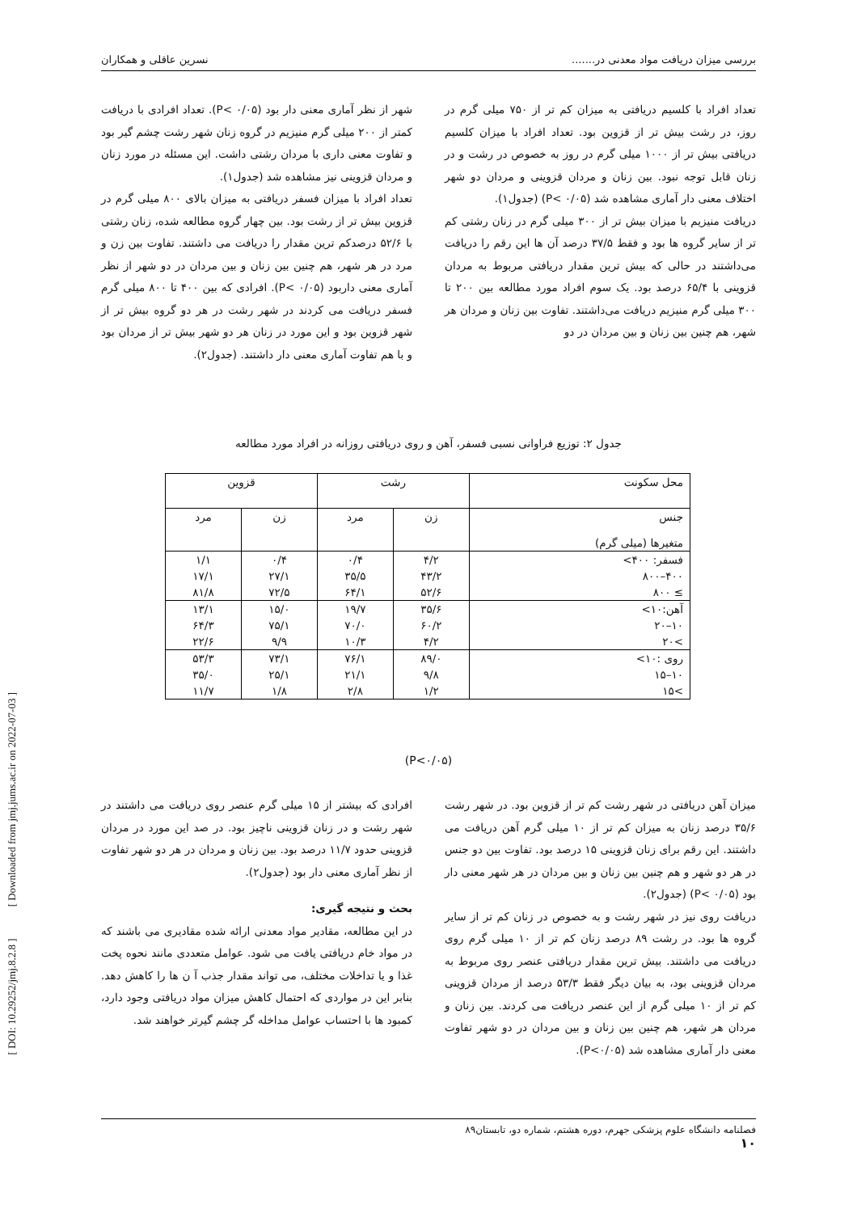بررسی میزان دریافت مواد معدنی در....... نسرین عاقلی و همکاران
تعداد افراد با کلسیم دریافتی به میزان کم تر از ۷۵۰ میلی گرم در روز، در رشت بیش تر از قزوین بود. تعداد افراد با میزان کلسیم دریافتی بیش تر از ۱۰۰۰ میلی گرم در روز به خصوص در رشت و در زنان قابل توجه نبود. بین زنان و مردان قزوینی و مردان دو شهر اختلاف معنی دار آماری مشاهده شد (P< ۰/۰۵) (جدول۱).
دریافت منیزیم با میزان بیش تر از ۳۰۰ میلی گرم در زنان رشتی کم تر از سایر گروه ها بود و فقط ۳۷/۵ درصد آن ها این رقم را دریافت می‌داشتند در حالی که بیش ترین مقدار دریافتی مربوط به مردان قزوینی با ۶۵/۴ درصد بود. یک سوم افراد مورد مطالعه بین ۲۰۰ تا ۳۰۰ میلی گرم منیزیم دریافت می‌داشتند. تفاوت بین زنان و مردان هر شهر، هم چنین بین زنان و بین مردان در دو
شهر از نظر آماری معنی دار بود (P< ۰/۰۵). تعداد افرادی با دریافت کمتر از ۲۰۰ میلی گرم منیزیم در گروه زنان شهر رشت چشم گیر بود و تفاوت معنی داری با مردان رشتی داشت. این مسئله در مورد زنان و مردان قزوینی نیز مشاهده شد (جدول۱).
تعداد افراد با میزان فسفر دریافتی به میزان بالای ۸۰۰ میلی گرم در قزوین بیش تر از رشت بود. بین چهار گروه مطالعه شده، زنان رشتی با ۵۲/۶ درصدکم ترین مقدار را دریافت می داشتند. تفاوت بین زن و مرد در هر شهر، هم چنین بین زنان و بین مردان در دو شهر از نظر آماری معنی داربود (P< ۰/۰۵). افرادی که بین ۴۰۰ تا ۸۰۰ میلی گرم فسفر دریافت می کردند در شهر رشت در هر دو گروه بیش تر از شهر قزوین بود و این مورد در زنان هر دو شهر بیش تر از مردان بود و با هم تفاوت آماری معنی دار داشتند. (جدول۲).
جدول ۲: توزیع فراوانی نسبی فسفر، آهن و روی دریافتی روزانه در افراد مورد مطالعه
| محل سکونت | رشت | | قزوین | |
| --- | --- | --- | --- | --- |
| جنس متغیرها (میلی گرم) | زن | مرد | زن | مرد |
| فسفر: ۴۰۰> | ۴/۲ | ۰/۴ | ۰/۴ | ۱/۱ |
| ۴۰۰–۸۰۰ | ۴۳/۲ | ۳۵/۵ | ۲۷/۱ | ۱۷/۱ |
| ≥ ۸۰۰ | ۵۲/۶ | ۶۴/۱ | ۷۲/۵ | ۸۱/۸ |
| آهن:۱۰> | ۳۵/۶ | ۱۹/۷ | ۱۵/۰ | ۱۳/۱ |
| ۱۰–۲۰ | ۶۰/۲ | ۷۰/۰ | ۷۵/۱ | ۶۴/۳ |
| >۲۰ | ۴/۲ | ۱۰/۳ | ۹/۹ | ۲۲/۶ |
| روی :۱۰> | ۸۹/۰ | ۷۶/۱ | ۷۳/۱ | ۵۳/۳ |
| ۱۰–۱۵ | ۹/۸ | ۲۱/۱ | ۲۵/۱ | ۳۵/۰ |
| >۱۵ | ۱/۲ | ۲/۸ | ۱/۸ | ۱۱/۷ |
(P<۰/۰۵)
میزان آهن دریافتی در شهر رشت کم تر از قزوین بود. در شهر رشت ۳۵/۶ درصد زنان به میزان کم تر از ۱۰ میلی گرم آهن دریافت می داشتند. این رقم برای زنان قزوینی ۱۵ درصد بود. تفاوت بین دو جنس در هر دو شهر و هم چنین بین زنان و بین مردان در هر شهر معنی دار بود (P< ۰/۰۵) (جدول۲).
دریافت روی نیز در شهر رشت و به خصوص در زنان کم تر از سایر گروه ها بود. در رشت ۸۹ درصد زنان کم تر از ۱۰ میلی گرم روی دریافت می داشتند. بیش ترین مقدار دریافتی عنصر روی مربوط به مردان قزوینی بود، به بیان دیگر فقط ۵۳/۳ درصد از مردان قزوینی کم تر از ۱۰ میلی گرم از این عنصر دریافت می کردند. بین زنان و مردان هر شهر، هم چنین بین زنان و بین مردان در دو شهر تفاوت معنی دار آماری مشاهده شد (P<۰/۰۵).
افرادی که بیشتر از ۱۵ میلی گرم عنصر روی دریافت می داشتند در شهر رشت و در زنان قزوینی ناچیز بود. در صد این مورد در مردان قزوینی حدود ۱۱/۷ درصد بود. بین زنان و مردان در هر دو شهر تفاوت از نظر آماری معنی دار بود (جدول۲).
بحث و نتیجه گیری:
در این مطالعه، مقادیر مواد معدنی ارائه شده مقادیری می باشند که در مواد خام دریافتی یافت می شود. عوامل متعددی مانند نحوه پخت غذا و یا تداخلات مختلف، می تواند مقدار جذب آ ن ها را کاهش دهد. بنابر این در مواردی که احتمال کاهش میزان مواد دریافتی وجود دارد، کمبود ها با احتساب عوامل مداخله گر چشم گیرتر خواهند شد.
[ DOI: 10.29252/jmj.8.2.8 ] [ Downloaded from jmj.jums.ac.ir on 2022-07-03 ]
فصلنامه دانشگاه علوم پزشکی جهرم، دوره هشتم، شماره دو، تابستان۸۹
۱۰